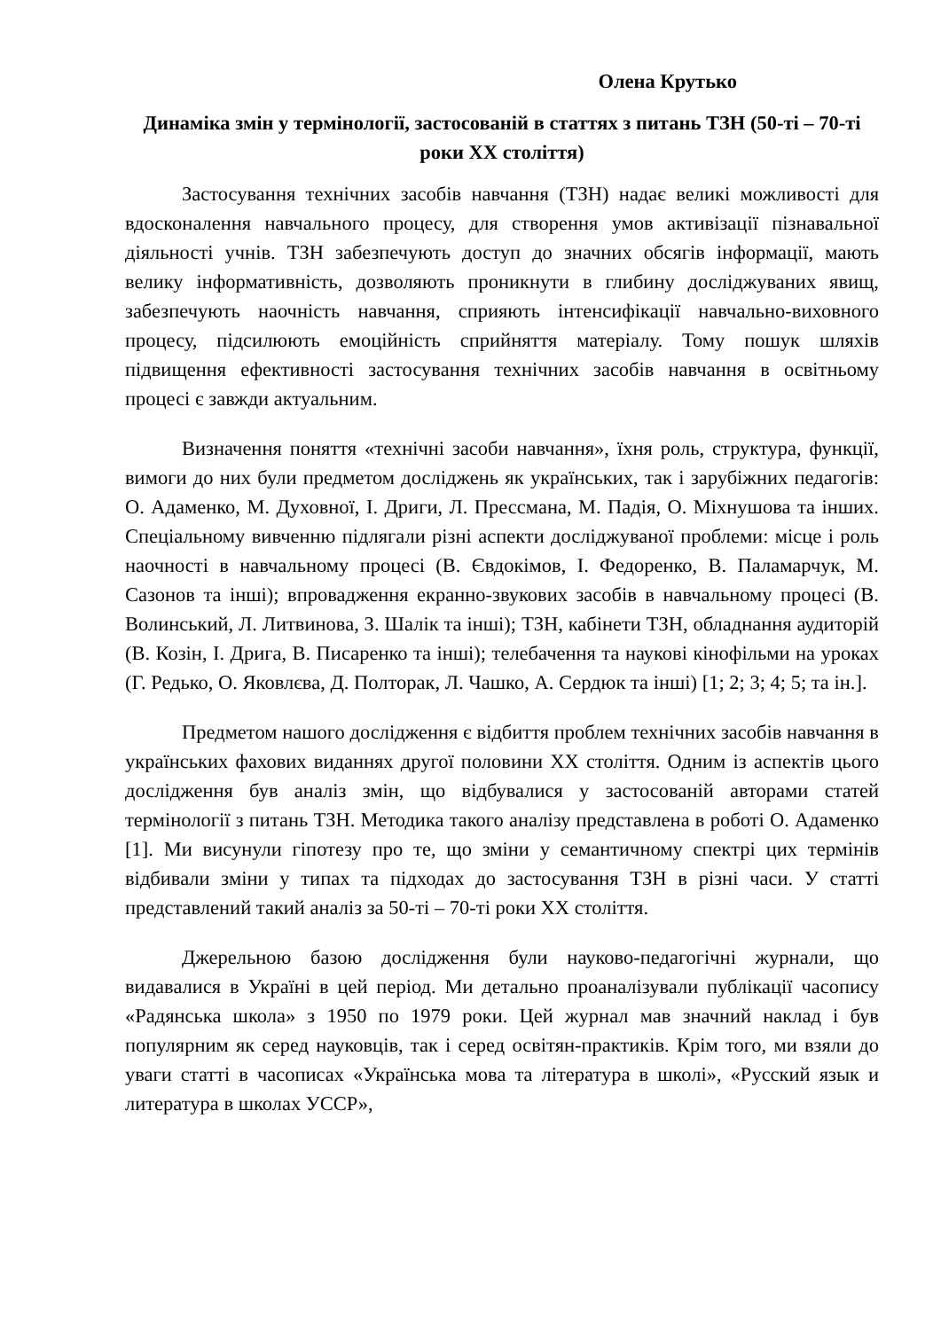Олена Крутько
Динаміка змін у термінології, застосованій в статтях з питань ТЗН (50-ті – 70-ті роки ХХ століття)
Застосування технічних засобів навчання (ТЗН) надає великі можливості для вдосконалення навчального процесу, для створення умов активізації пізнавальної діяльності учнів. ТЗН забезпечують доступ до значних обсягів інформації, мають велику інформативність, дозволяють проникнути в глибину досліджуваних явищ, забезпечують наочність навчання, сприяють інтенсифікації навчально-виховного процесу, підсилюють емоційність сприйняття матеріалу. Тому пошук шляхів підвищення ефективності застосування технічних засобів навчання в освітньому процесі є завжди актуальним.
Визначення поняття «технічні засоби навчання», їхня роль, структура, функції, вимоги до них були предметом досліджень як українських, так і зарубіжних педагогів: О. Адаменко, М. Духовної, І. Дриги, Л. Прессмана, М. Падія, О. Міхнушова та інших. Спеціальному вивченню підлягали різні аспекти досліджуваної проблеми: місце і роль наочності в навчальному процесі (В. Євдокімов, І. Федоренко, В. Паламарчук, М. Сазонов та інші); впровадження екранно-звукових засобів в навчальному процесі (В. Волинський, Л. Литвинова, З. Шалік та інші); ТЗН, кабінети ТЗН, обладнання аудиторій (В. Козін, І. Дрига, В. Писаренко та інші); телебачення та наукові кінофільми на уроках (Г. Редько, О. Яковлєва, Д. Полторак, Л. Чашко, А. Сердюк та інші) [1; 2; 3; 4; 5; та ін.].
Предметом нашого дослідження є відбиття проблем технічних засобів навчання в українських фахових виданнях другої половини ХХ століття. Одним із аспектів цього дослідження був аналіз змін, що відбувалися у застосованій авторами статей термінології з питань ТЗН. Методика такого аналізу представлена в роботі О. Адаменко [1]. Ми висунули гіпотезу про те, що зміни у семантичному спектрі цих термінів відбивали зміни у типах та підходах до застосування ТЗН в різні часи. У статті представлений такий аналіз за 50-ті – 70-ті роки ХХ століття.
Джерельною базою дослідження були науково-педагогічні журнали, що видавалися в Україні в цей період. Ми детально проаналізували публікації часопису «Радянська школа» з 1950 по 1979 роки. Цей журнал мав значний наклад і був популярним як серед науковців, так і серед освітян-практиків. Крім того, ми взяли до уваги статті в часописах «Українська мова та література в школі», «Русский язык и литература в школах УССР»,